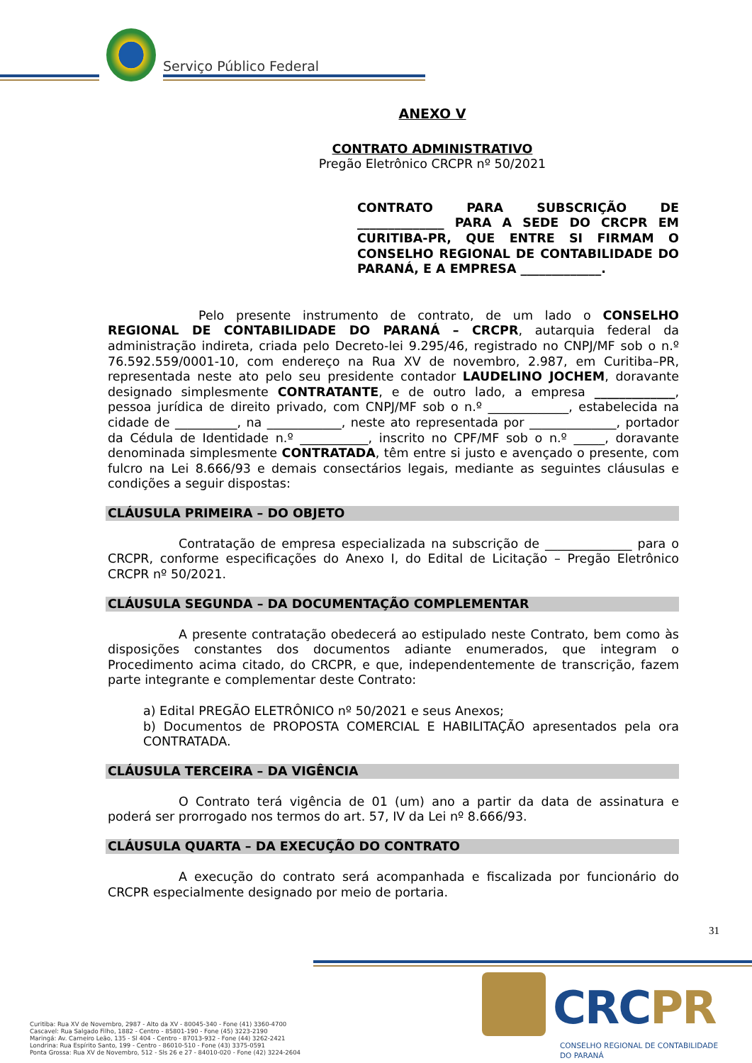Serviço Público Federal
ANEXO V
CONTRATO ADMINISTRATIVO
Pregão Eletrônico CRCPR nº 50/2021
CONTRATO PARA SUBSCRIÇÃO DE ______________ PARA A SEDE DO CRCPR EM CURITIBA-PR, QUE ENTRE SI FIRMAM O CONSELHO REGIONAL DE CONTABILIDADE DO PARANÁ, E A EMPRESA _____________.
Pelo presente instrumento de contrato, de um lado o CONSELHO REGIONAL DE CONTABILIDADE DO PARANÁ – CRCPR, autarquia federal da administração indireta, criada pelo Decreto-lei 9.295/46, registrado no CNPJ/MF sob o n.º 76.592.559/0001-10, com endereço na Rua XV de novembro, 2.987, em Curitiba–PR, representada neste ato pelo seu presidente contador LAUDELINO JOCHEM, doravante designado simplesmente CONTRATANTE, e de outro lado, a empresa _____________, pessoa jurídica de direito privado, com CNPJ/MF sob o n.º _____________, estabelecida na cidade de __________, na ____________, neste ato representada por ______________, portador da Cédula de Identidade n.º ___________, inscrito no CPF/MF sob o n.º _____, doravante denominada simplesmente CONTRATADA, têm entre si justo e avençado o presente, com fulcro na Lei 8.666/93 e demais consectários legais, mediante as seguintes cláusulas e condições a seguir dispostas:
CLÁUSULA PRIMEIRA – DO OBJETO
Contratação de empresa especializada na subscrição de ______________ para o CRCPR, conforme especificações do Anexo I, do Edital de Licitação – Pregão Eletrônico CRCPR nº 50/2021.
CLÁUSULA SEGUNDA – DA DOCUMENTAÇÃO COMPLEMENTAR
A presente contratação obedecerá ao estipulado neste Contrato, bem como às disposições constantes dos documentos adiante enumerados, que integram o Procedimento acima citado, do CRCPR, e que, independentemente de transcrição, fazem parte integrante e complementar deste Contrato:
a) Edital PREGÃO ELETRÔNICO nº 50/2021 e seus Anexos;
b) Documentos de PROPOSTA COMERCIAL E HABILITAÇÃO apresentados pela ora CONTRATADA.
CLÁUSULA TERCEIRA – DA VIGÊNCIA
O Contrato terá vigência de 01 (um) ano a partir da data de assinatura e poderá ser prorrogado nos termos do art. 57, IV da Lei nº 8.666/93.
CLÁUSULA QUARTA – DA EXECUÇÃO DO CONTRATO
A execução do contrato será acompanhada e fiscalizada por funcionário do CRCPR especialmente designado por meio de portaria.
31
CRCPR
CONSELHO REGIONAL DE CONTABILIDADE
DO PARANÁ
Curitiba: Rua XV de Novembro, 2987 - Alto da XV - 80045-340 - Fone (41) 3360-4700
Cascavel: Rua Salgado Filho, 1882 - Centro - 85801-190 - Fone (45) 3223-2190
Maringá: Av. Carneiro Leão, 135 - Sl 404 - Centro - 87013-932 - Fone (44) 3262-2421
Londrina: Rua Espírito Santo, 199 - Centro - 86010-510 - Fone (43) 3375-0591
Ponta Grossa: Rua XV de Novembro, 512 - Sls 26 e 27 - 84010-020 - Fone (42) 3224-2604